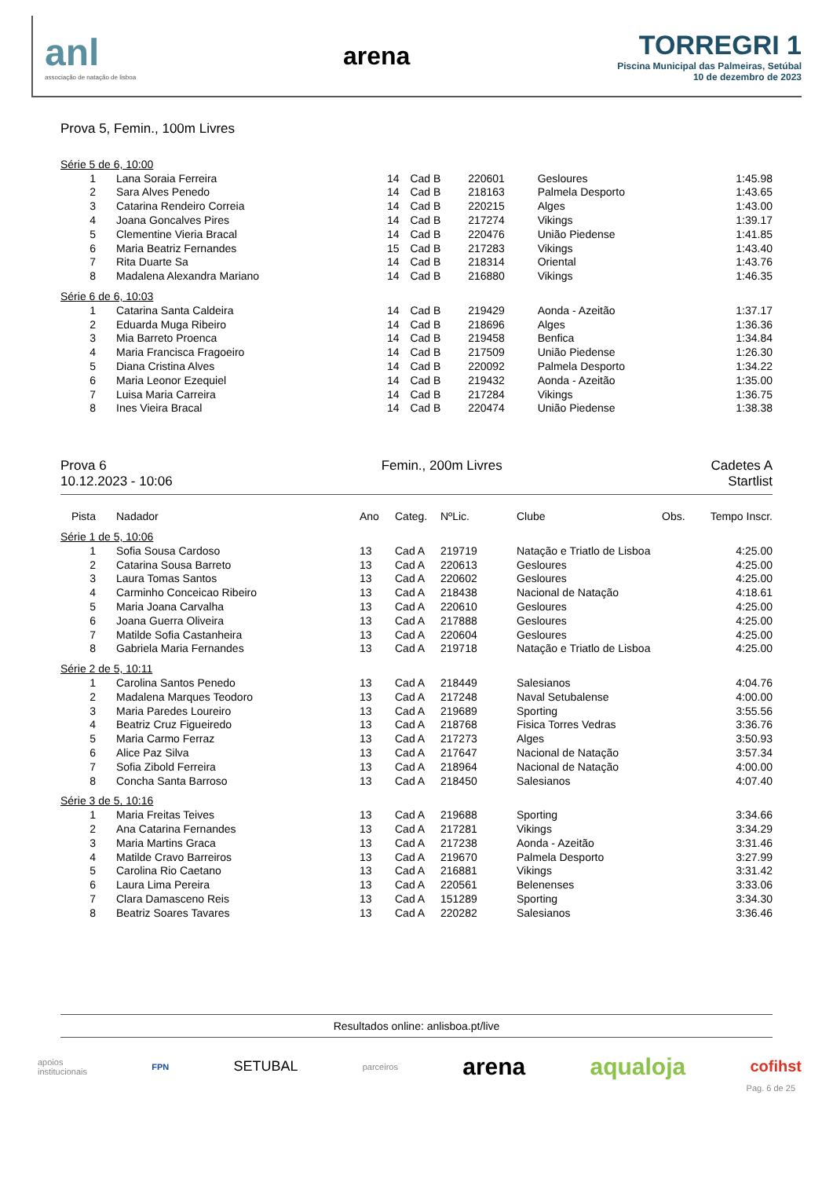anl
associação de natação de lisboa
arena
TORREGRI 1
Piscina Municipal das Palmeiras, Setúbal
10 de dezembro de 2023
Prova 5, Femin., 100m Livres
| Série 5 de 6, 10:00 | | | | | | | |
| 1 | Lana Soraia Ferreira | 14 | Cad B | 220601 | Gesloures | | 1:45.98 |
| 2 | Sara Alves Penedo | 14 | Cad B | 218163 | Palmela Desporto | | 1:43.65 |
| 3 | Catarina Rendeiro Correia | 14 | Cad B | 220215 | Alges | | 1:43.00 |
| 4 | Joana Goncalves Pires | 14 | Cad B | 217274 | Vikings | | 1:39.17 |
| 5 | Clementine Vieria Bracal | 14 | Cad B | 220476 | União Piedense | | 1:41.85 |
| 6 | Maria Beatriz Fernandes | 15 | Cad B | 217283 | Vikings | | 1:43.40 |
| 7 | Rita Duarte Sa | 14 | Cad B | 218314 | Oriental | | 1:43.76 |
| 8 | Madalena Alexandra Mariano | 14 | Cad B | 216880 | Vikings | | 1:46.35 |
| Série 6 de 6, 10:03 | | | | | | | |
| 1 | Catarina Santa Caldeira | 14 | Cad B | 219429 | Aonda - Azeitão | | 1:37.17 |
| 2 | Eduarda Muga Ribeiro | 14 | Cad B | 218696 | Alges | | 1:36.36 |
| 3 | Mia Barreto Proenca | 14 | Cad B | 219458 | Benfica | | 1:34.84 |
| 4 | Maria Francisca Fragoeiro | 14 | Cad B | 217509 | União Piedense | | 1:26.30 |
| 5 | Diana Cristina Alves | 14 | Cad B | 220092 | Palmela Desporto | | 1:34.22 |
| 6 | Maria Leonor Ezequiel | 14 | Cad B | 219432 | Aonda - Azeitão | | 1:35.00 |
| 7 | Luisa Maria Carreira | 14 | Cad B | 217284 | Vikings | | 1:36.75 |
| 8 | Ines Vieira Bracal | 14 | Cad B | 220474 | União Piedense | | 1:38.38 |
Prova 6
10.12.2023 - 10:06
Femin., 200m Livres Cadetes A
Startlist
| Pista | Nadador | Ano | Categ. | NºLic. | Clube | Obs. | Tempo Inscr. |
| --- | --- | --- | --- | --- | --- | --- | --- |
| Série 1 de 5, 10:06 | | | | | | | |
| 1 | Sofia Sousa Cardoso | 13 | Cad A | 219719 | Natação e Triatlo de Lisboa | | 4:25.00 |
| 2 | Catarina Sousa Barreto | 13 | Cad A | 220613 | Gesloures | | 4:25.00 |
| 3 | Laura Tomas Santos | 13 | Cad A | 220602 | Gesloures | | 4:25.00 |
| 4 | Carminho Conceicao Ribeiro | 13 | Cad A | 218438 | Nacional de Natação | | 4:18.61 |
| 5 | Maria Joana Carvalha | 13 | Cad A | 220610 | Gesloures | | 4:25.00 |
| 6 | Joana Guerra Oliveira | 13 | Cad A | 217888 | Gesloures | | 4:25.00 |
| 7 | Matilde Sofia Castanheira | 13 | Cad A | 220604 | Gesloures | | 4:25.00 |
| 8 | Gabriela Maria Fernandes | 13 | Cad A | 219718 | Natação e Triatlo de Lisboa | | 4:25.00 |
| Série 2 de 5, 10:11 | | | | | | | |
| 1 | Carolina Santos Penedo | 13 | Cad A | 218449 | Salesianos | | 4:04.76 |
| 2 | Madalena Marques Teodoro | 13 | Cad A | 217248 | Naval Setubalense | | 4:00.00 |
| 3 | Maria Paredes Loureiro | 13 | Cad A | 219689 | Sporting | | 3:55.56 |
| 4 | Beatriz Cruz Figueiredo | 13 | Cad A | 218768 | Fisica Torres Vedras | | 3:36.76 |
| 5 | Maria Carmo Ferraz | 13 | Cad A | 217273 | Alges | | 3:50.93 |
| 6 | Alice Paz Silva | 13 | Cad A | 217647 | Nacional de Natação | | 3:57.34 |
| 7 | Sofia Zibold Ferreira | 13 | Cad A | 218964 | Nacional de Natação | | 4:00.00 |
| 8 | Concha Santa Barroso | 13 | Cad A | 218450 | Salesianos | | 4:07.40 |
| Série 3 de 5, 10:16 | | | | | | | |
| 1 | Maria Freitas Teives | 13 | Cad A | 219688 | Sporting | | 3:34.66 |
| 2 | Ana Catarina Fernandes | 13 | Cad A | 217281 | Vikings | | 3:34.29 |
| 3 | Maria Martins Graca | 13 | Cad A | 217238 | Aonda - Azeitão | | 3:31.46 |
| 4 | Matilde Cravo Barreiros | 13 | Cad A | 219670 | Palmela Desporto | | 3:27.99 |
| 5 | Carolina Rio Caetano | 13 | Cad A | 216881 | Vikings | | 3:31.42 |
| 6 | Laura Lima Pereira | 13 | Cad A | 220561 | Belenenses | | 3:33.06 |
| 7 | Clara Damasceno Reis | 13 | Cad A | 151289 | Sporting | | 3:34.30 |
| 8 | Beatriz Soares Tavares | 13 | Cad A | 220282 | Salesianos | | 3:36.46 |
Resultados online: anlisboa.pt/live
apoios
institucionais
FPN
SETUBAL
parceiros
arena aqualoja cofihst
Pag. 6 de 25